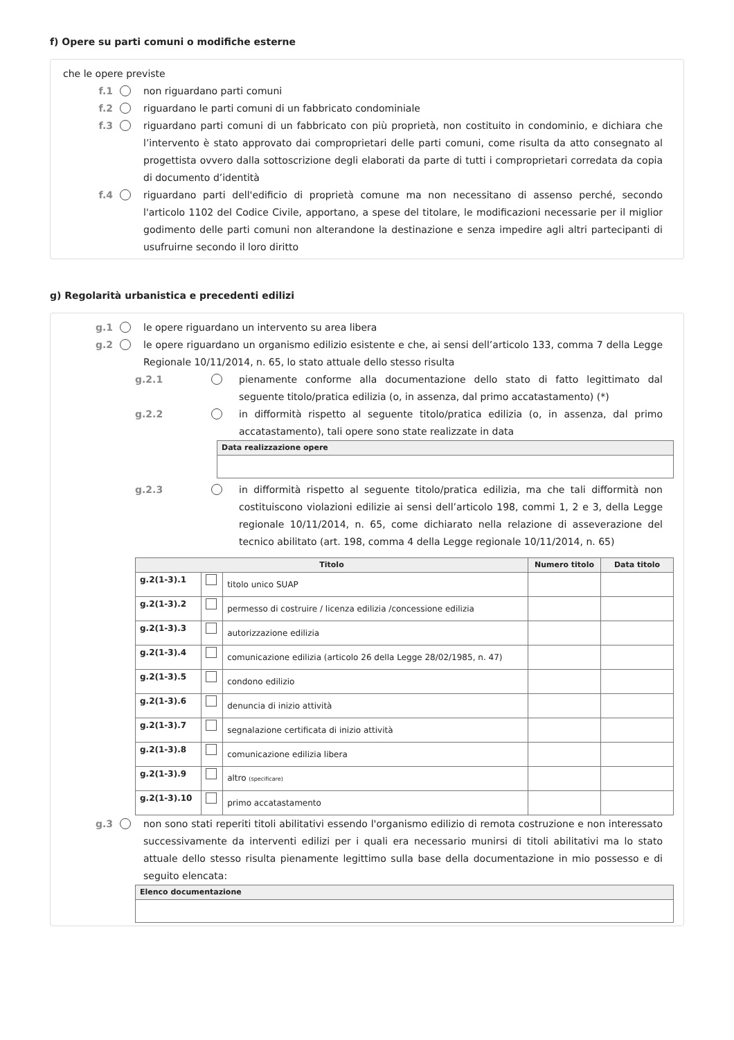f) Opere su parti comuni o modifiche esterne
che le opere previste
f.1 non riguardano parti comuni
f.2 riguardano le parti comuni di un fabbricato condominiale
f.3 riguardano parti comuni di un fabbricato con più proprietà, non costituito in condominio, e dichiara che l’intervento è stato approvato dai comproprietari delle parti comuni, come risulta da atto consegnato al progettista ovvero dalla sottoscrizione degli elaborati da parte di tutti i comproprietari corredata da copia di documento d’identità
f.4 riguardano parti dell'edificio di proprietà comune ma non necessitano di assenso perché, secondo l'articolo 1102 del Codice Civile, apportano, a spese del titolare, le modificazioni necessarie per il miglior godimento delle parti comuni non alterandone la destinazione e senza impedire agli altri partecipanti di usufruirne secondo il loro diritto
g) Regolarità urbanistica e precedenti edilizi
g.1 le opere riguardano un intervento su area libera
g.2 le opere riguardano un organismo edilizio esistente e che, ai sensi dell’articolo 133, comma 7 della Legge Regionale 10/11/2014, n. 65, lo stato attuale dello stesso risulta
g.2.1 pienamente conforme alla documentazione dello stato di fatto legittimato dal seguente titolo/pratica edilizia (o, in assenza, dal primo accatastamento) (*)
g.2.2 in difformità rispetto al seguente titolo/pratica edilizia (o, in assenza, dal primo accatastamento), tali opere sono state realizzate in data
| Data realizzazione opere |
| --- |
g.2.3 in difformità rispetto al seguente titolo/pratica edilizia, ma che tali difformità non costituiscono violazioni edilizie ai sensi dell’articolo 198, commi 1, 2 e 3, della Legge regionale 10/11/2014, n. 65, come dichiarato nella relazione di asseverazione del tecnico abilitato (art. 198, comma 4 della Legge regionale 10/11/2014, n. 65)
| Titolo | | | Numero titolo | Data titolo |
| --- | --- | --- | --- | --- |
| g.2(1-3).1 | | titolo unico SUAP | | |
| g.2(1-3).2 | | permesso di costruire / licenza edilizia /concessione edilizia | | |
| g.2(1-3).3 | | autorizzazione edilizia | | |
| g.2(1-3).4 | | comunicazione edilizia (articolo 26 della Legge 28/02/1985, n. 47) | | |
| g.2(1-3).5 | | condono edilizio | | |
| g.2(1-3).6 | | denuncia di inizio attività | | |
| g.2(1-3).7 | | segnalazione certificata di inizio attività | | |
| g.2(1-3).8 | | comunicazione edilizia libera | | |
| g.2(1-3).9 | | altro (specificare) | | |
| g.2(1-3).10 | | primo accatastamento | | |
g.3 non sono stati reperiti titoli abilitativi essendo l'organismo edilizio di remota costruzione e non interessato successivamente da interventi edilizi per i quali era necessario munirsi di titoli abilitativi ma lo stato attuale dello stesso risulta pienamente legittimo sulla base della documentazione in mio possesso e di seguito elencata:
| Elenco documentazione |
| --- |